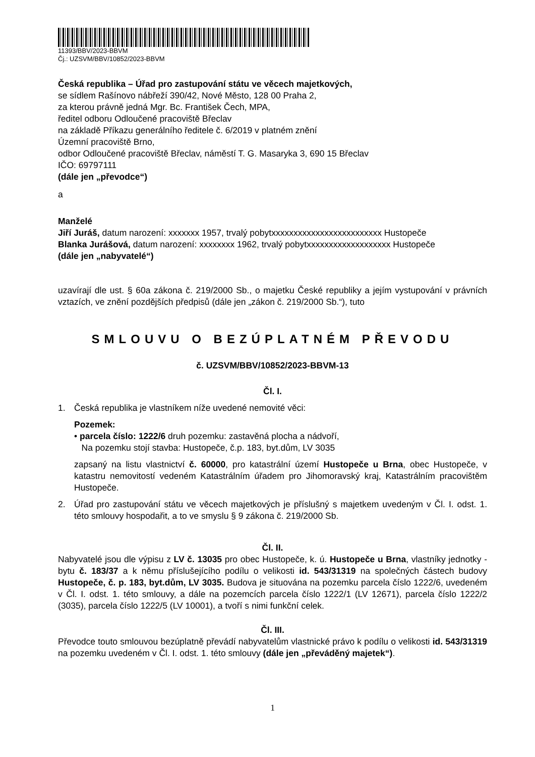11393/BBV/2023-BBVM
Čj.: UZSVM/BBV/10852/2023-BBVM
Česká republika – Úřad pro zastupování státu ve věcech majetkových,
se sídlem Rašínovo nábřeží 390/42, Nové Město, 128 00 Praha 2,
za kterou právně jedná Mgr. Bc. František Čech, MPA,
ředitel odboru Odloučené pracoviště Břeclav
na základě Příkazu generálního ředitele č. 6/2019 v platném znění
Územní pracoviště Brno,
odbor Odloučené pracoviště Břeclav, náměstí T. G. Masaryka 3, 690 15 Břeclav
IČO: 69797111
(dále jen „převodce“)
a
Manželé
Jiří Juráš, datum narození: xxxxxxx 1957, trvalý pobytxxxxxxxxxxxxxxxxxxxxxxxxx Hustopeče
Blanka Jurášová, datum narození: xxxxxxxx 1962, trvalý pobytxxxxxxxxxxxxxxxxxxx Hustopeče
(dále jen „nabyvatelé“)
uzavírají dle ust. § 60a zákona č. 219/2000 Sb., o majetku České republiky a jejím vystupování v právních vztazích, ve znění pozdějších předpisů (dále jen „zákon č. 219/2000 Sb.“), tuto
SMLOUVU O BEZÚPLATNÉM PŘEVODU
č. UZSVM/BBV/10852/2023-BBVM-13
Čl. I.
1. Česká republika je vlastníkem níže uvedené nemovité věci:
Pozemek:
• parcela číslo: 1222/6 druh pozemku: zastavěná plocha a nádvoří,
Na pozemku stojí stavba: Hustopeče, č.p. 183, byt.dům, LV 3035
zapsaný na listu vlastnictví č. 60000, pro katastrální území Hustopeče u Brna, obec Hustopeče, v katastru nemovitostí vedeném Katastrálním úřadem pro Jihomoravský kraj, Katastrálním pracovištěm Hustopeče.
2. Úřad pro zastupování státu ve věcech majetkových je příslušný s majetkem uvedeným v Čl. I. odst. 1. této smlouvy hospodařit, a to ve smyslu § 9 zákona č. 219/2000 Sb.
Čl. II.
Nabyvatelé jsou dle výpisu z LV č. 13035 pro obec Hustopeče, k. ú. Hustopeče u Brna, vlastníky jednotky - bytu č. 183/37 a k němu příslušejícího podílu o velikosti id. 543/31319 na společných částech budovy Hustopeče, č. p. 183, byt.dům, LV 3035. Budova je situována na pozemku parcela číslo 1222/6, uvedeném v Čl. I. odst. 1. této smlouvy, a dále na pozemcích parcela číslo 1222/1 (LV 12671), parcela číslo 1222/2 (3035), parcela číslo 1222/5 (LV 10001), a tvoří s nimi funkční celek.
Čl. III.
Převodce touto smlouvou bezúplatně převádí nabyvatelům vlastnické právo k podílu o velikosti id. 543/31319 na pozemku uvedeném v Čl. I. odst. 1. této smlouvy (dále jen „převáděný majetek“).
1